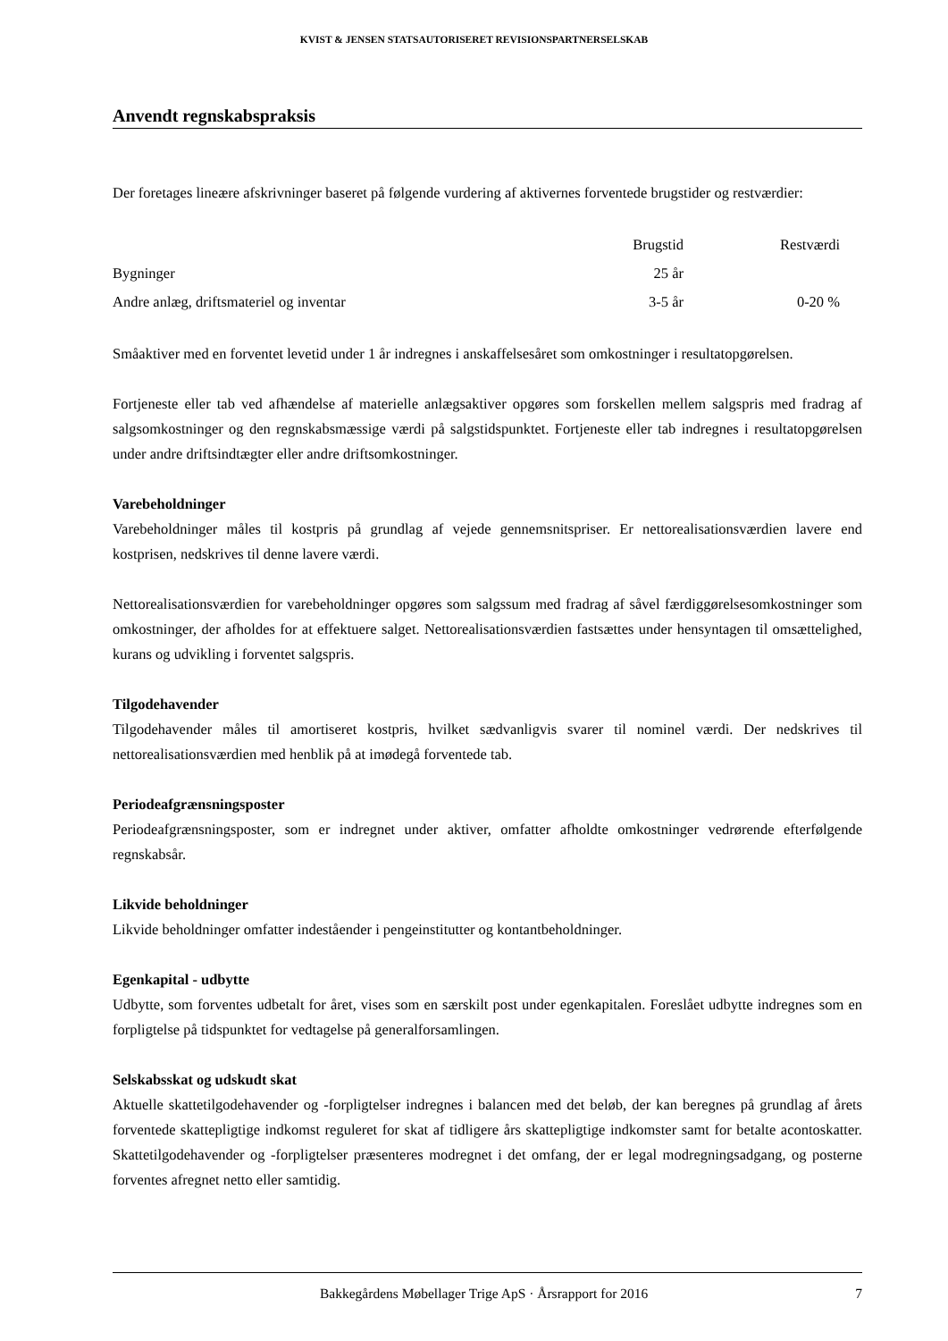KVIST & JENSEN STATSAUTORISERET REVISIONSPARTNERSELSKAB
Anvendt regnskabspraksis
Der foretages lineære afskrivninger baseret på følgende vurdering af aktivernes forventede brugstider og restværdier:
| | Brugstid | Restværdi |
| --- | --- | --- |
| Bygninger | 25 år | |
| Andre anlæg, driftsmateriel og inventar | 3-5 år | 0-20 % |
Småaktiver med en forventet levetid under 1 år indregnes i anskaffelsesåret som omkostninger i resultat­opgørelsen.
Fortjeneste eller tab ved afhændelse af materielle anlægsaktiver opgøres som forskellen mellem salgspris med fradrag af salgsomkostninger og den regnskabsmæssige værdi på salgstidspunktet. Fortjeneste eller tab indregnes i resultatopgørelsen under andre driftsindtægter eller andre driftsomkostninger.
Varebeholdninger
Varebeholdninger måles til kostpris på grundlag af vejede gennemsnitspriser. Er nettorealisationsværdien lavere end kostprisen, nedskrives til denne lavere værdi.
Nettorealisationsværdien for varebeholdninger opgøres som salgssum med fradrag af såvel færdiggørel­sesomkostninger som omkostninger, der afholdes for at effektuere salget. Nettorealisationsværdien fast­sættes under hensyntagen til omsættelighed, kurans og udvikling i forventet salgspris.
Tilgodehavender
Tilgodehavender måles til amortiseret kostpris, hvilket sædvanligvis svarer til nominel værdi. Der ned­skrives til nettorealisationsværdien med henblik på at imødegå forventede tab.
Periodeafgrænsningsposter
Periodeafgrænsningsposter, som er indregnet under aktiver, omfatter afholdte omkostninger vedrørende efterfølgende regnskabsår.
Likvide beholdninger
Likvide beholdninger omfatter indeståender i pengeinstitutter og kontantbeholdninger.
Egenkapital - udbytte
Udbytte, som forventes udbetalt for året, vises som en særskilt post under egenkapitalen. Foreslået udbyt­te indregnes som en forpligtelse på tidspunktet for vedtagelse på generalforsamlingen.
Selskabsskat og udskudt skat
Aktuelle skattetilgodehavender og -forpligtelser indregnes i balancen med det beløb, der kan beregnes på grundlag af årets forventede skattepligtige indkomst reguleret for skat af tidligere års skattepligtige ind­komster samt for betalte acontoskatter. Skattetilgodehavender og -forpligtelser præsenteres modregnet i det omfang, der er legal modregningsadgang, og posterne forventes afregnet netto eller samtidig.
Bakkegårdens Møbellager Trige ApS · Årsrapport for 2016 7